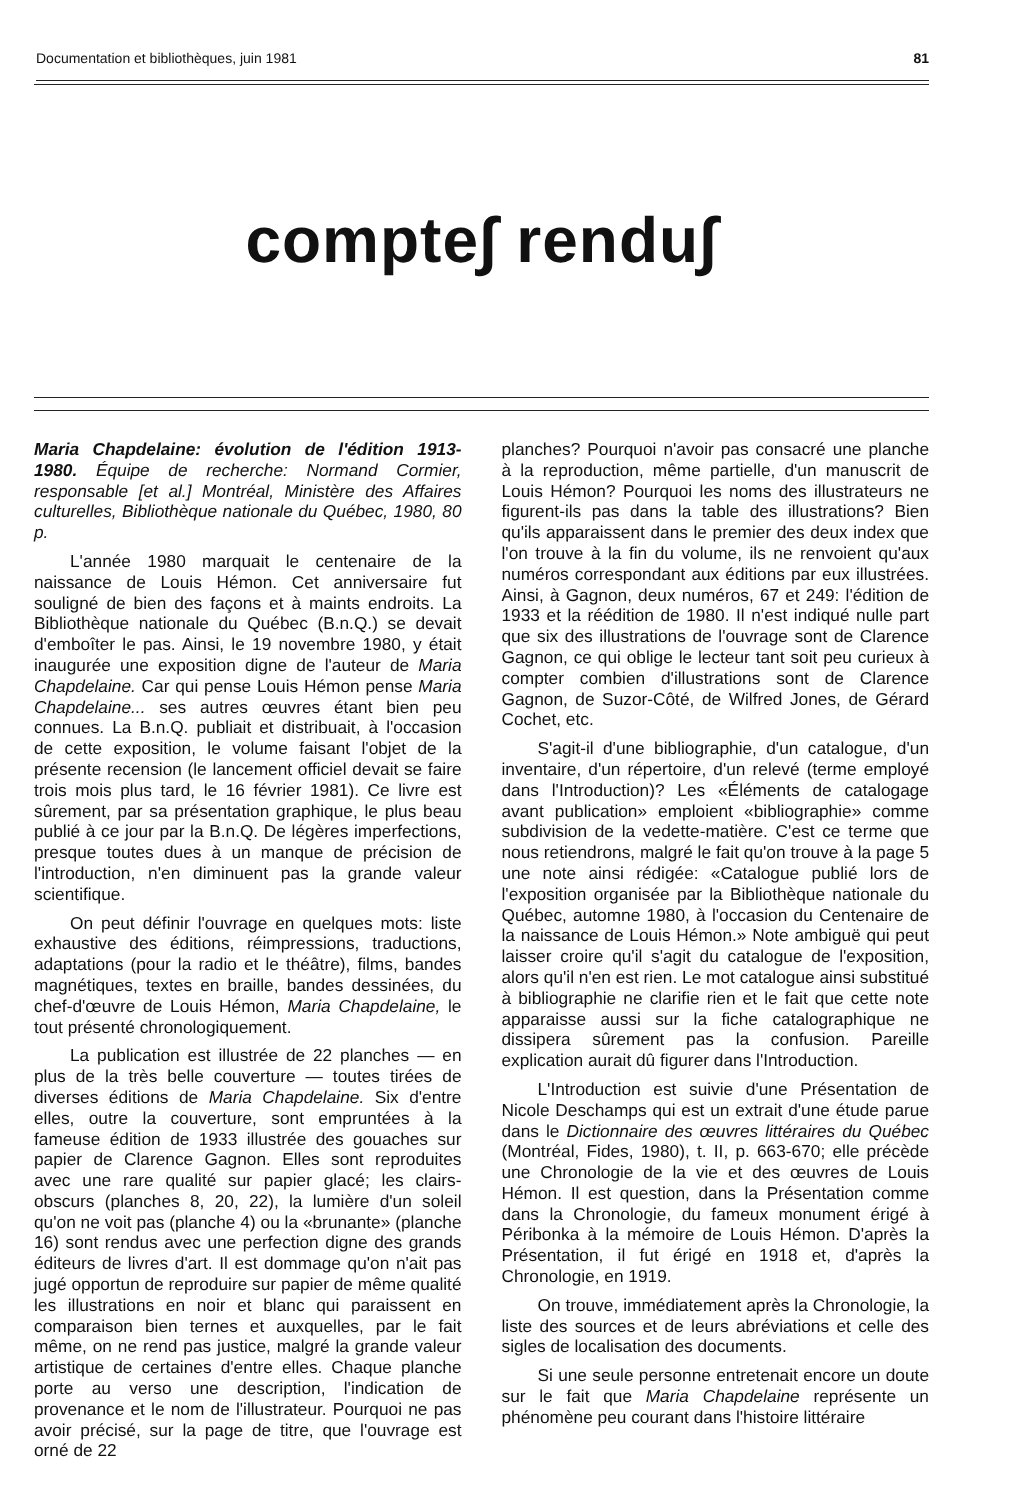Documentation et bibliothèques, juin 1981 81
compte∫ rendu∫
Maria Chapdelaine: évolution de l'édition 1913-1980. Équipe de recherche: Normand Cormier, responsable [et al.] Montréal, Ministère des Affaires culturelles, Bibliothèque nationale du Québec, 1980, 80 p.
L'année 1980 marquait le centenaire de la naissance de Louis Hémon. Cet anniversaire fut souligné de bien des façons et à maints endroits. La Bibliothèque nationale du Québec (B.n.Q.) se devait d'emboîter le pas. Ainsi, le 19 novembre 1980, y était inaugurée une exposition digne de l'auteur de Maria Chapdelaine. Car qui pense Louis Hémon pense Maria Chapdelaine... ses autres œuvres étant bien peu connues. La B.n.Q. publiait et distribuait, à l'occasion de cette exposition, le volume faisant l'objet de la présente recension (le lancement officiel devait se faire trois mois plus tard, le 16 février 1981). Ce livre est sûrement, par sa présentation graphique, le plus beau publié à ce jour par la B.n.Q. De légères imperfections, presque toutes dues à un manque de précision de l'introduction, n'en diminuent pas la grande valeur scientifique.
On peut définir l'ouvrage en quelques mots: liste exhaustive des éditions, réimpressions, traductions, adaptations (pour la radio et le théâtre), films, bandes magnétiques, textes en braille, bandes dessinées, du chef-d'œuvre de Louis Hémon, Maria Chapdelaine, le tout présenté chronologiquement.
La publication est illustrée de 22 planches — en plus de la très belle couverture — toutes tirées de diverses éditions de Maria Chapdelaine. Six d'entre elles, outre la couverture, sont empruntées à la fameuse édition de 1933 illustrée des gouaches sur papier de Clarence Gagnon. Elles sont reproduites avec une rare qualité sur papier glacé; les clairs-obscurs (planches 8, 20, 22), la lumière d'un soleil qu'on ne voit pas (planche 4) ou la «brunante» (planche 16) sont rendus avec une perfection digne des grands éditeurs de livres d'art. Il est dommage qu'on n'ait pas jugé opportun de reproduire sur papier de même qualité les illustrations en noir et blanc qui paraissent en comparaison bien ternes et auxquelles, par le fait même, on ne rend pas justice, malgré la grande valeur artistique de certaines d'entre elles. Chaque planche porte au verso une description, l'indication de provenance et le nom de l'illustrateur. Pourquoi ne pas avoir précisé, sur la page de titre, que l'ouvrage est orné de 22
planches? Pourquoi n'avoir pas consacré une planche à la reproduction, même partielle, d'un manuscrit de Louis Hémon? Pourquoi les noms des illustrateurs ne figurent-ils pas dans la table des illustrations? Bien qu'ils apparaissent dans le premier des deux index que l'on trouve à la fin du volume, ils ne renvoient qu'aux numéros correspondant aux éditions par eux illustrées. Ainsi, à Gagnon, deux numéros, 67 et 249: l'édition de 1933 et la réédition de 1980. Il n'est indiqué nulle part que six des illustrations de l'ouvrage sont de Clarence Gagnon, ce qui oblige le lecteur tant soit peu curieux à compter combien d'illustrations sont de Clarence Gagnon, de Suzor-Côté, de Wilfred Jones, de Gérard Cochet, etc.
S'agit-il d'une bibliographie, d'un catalogue, d'un inventaire, d'un répertoire, d'un relevé (terme employé dans l'Introduction)? Les «Éléments de catalogage avant publication» emploient «bibliographie» comme subdivision de la vedette-matière. C'est ce terme que nous retiendrons, malgré le fait qu'on trouve à la page 5 une note ainsi rédigée: «Catalogue publié lors de l'exposition organisée par la Bibliothèque nationale du Québec, automne 1980, à l'occasion du Centenaire de la naissance de Louis Hémon.» Note ambiguë qui peut laisser croire qu'il s'agit du catalogue de l'exposition, alors qu'il n'en est rien. Le mot catalogue ainsi substitué à bibliographie ne clarifie rien et le fait que cette note apparaisse aussi sur la fiche catalographique ne dissipera sûrement pas la confusion. Pareille explication aurait dû figurer dans l'Introduction.
L'Introduction est suivie d'une Présentation de Nicole Deschamps qui est un extrait d'une étude parue dans le Dictionnaire des œuvres littéraires du Québec (Montréal, Fides, 1980), t. II, p. 663-670; elle précède une Chronologie de la vie et des œuvres de Louis Hémon. Il est question, dans la Présentation comme dans la Chronologie, du fameux monument érigé à Péribonka à la mémoire de Louis Hémon. D'après la Présentation, il fut érigé en 1918 et, d'après la Chronologie, en 1919.
On trouve, immédiatement après la Chronologie, la liste des sources et de leurs abréviations et celle des sigles de localisation des documents.
Si une seule personne entretenait encore un doute sur le fait que Maria Chapdelaine représente un phénomène peu courant dans l'histoire littéraire